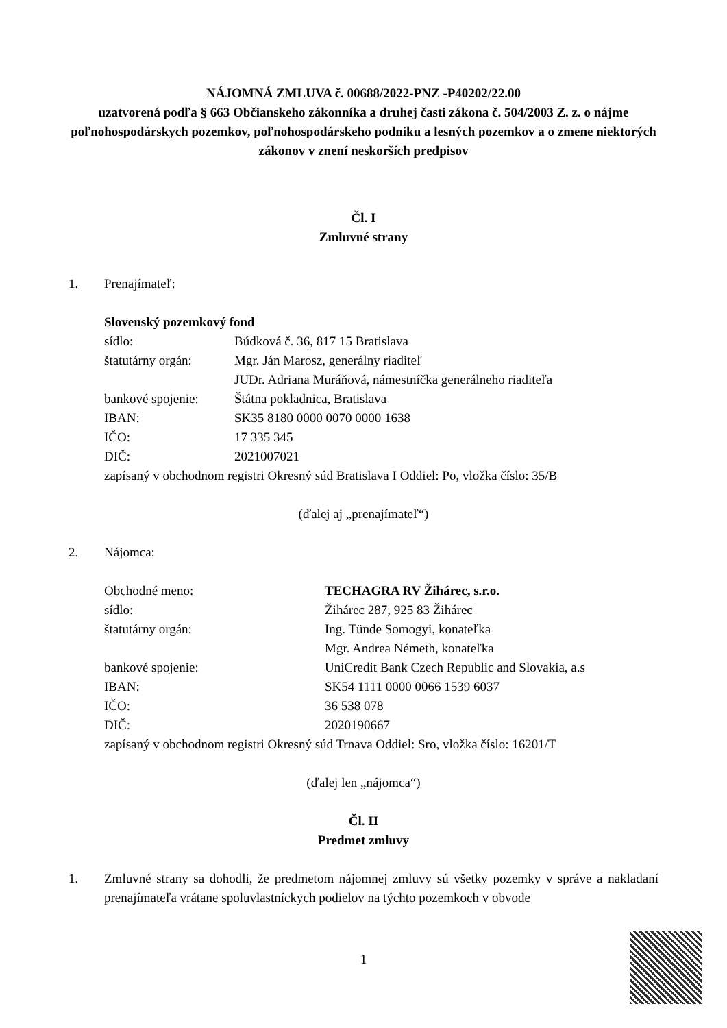NÁJOMNÁ ZMLUVA č. 00688/2022-PNZ -P40202/22.00
uzatvorená podľa § 663 Občianskeho zákonníka a druhej časti zákona č. 504/2003 Z. z. o nájme poľnohospodárskych pozemkov, poľnohospodárskeho podniku a lesných pozemkov a o zmene niektorých zákonov v znení neskorších predpisov
Čl. I
Zmluvné strany
1. Prenajímateľ:
Slovenský pozemkový fond
sídlo: Búdková č. 36, 817 15 Bratislava
štatutárny orgán: Mgr. Ján Marosz, generálny riaditeľ
JUDr. Adriana Muráňová, námestníčka generálneho riaditeľa
bankové spojenie: Štátna pokladnica, Bratislava
IBAN: SK35 8180 0000 0070 0000 1638
IČO: 17 335 345
DIČ: 2021007021
zapísaný v obchodnom registri Okresný súd Bratislava I Oddiel: Po, vložka číslo: 35/B
(ďalej aj „prenajímateľ“)
2. Nájomca:
Obchodné meno: TECHAGRA RV Žihárec, s.r.o.
sídlo: Žihárec 287, 925 83 Žihárec
štatutárny orgán: Ing. Tünde Somogyi, konateľka
Mgr. Andrea Németh, konateľka
bankové spojenie: UniCredit Bank Czech Republic and Slovakia, a.s
IBAN: SK54 1111 0000 0066 1539 6037
IČO: 36 538 078
DIČ: 2020190667
zapísaný v obchodnom registri Okresný súd Trnava Oddiel: Sro, vložka číslo: 16201/T
(ďalej len „nájomca“)
Čl. II
Predmet zmluvy
1. Zmluvné strany sa dohodli, že predmetom nájomnej zmluvy sú všetky pozemky v správe a nakladaní prenajímateľa vrátane spoluvlastníckych podielov na týchto pozemkoch v obvode
1